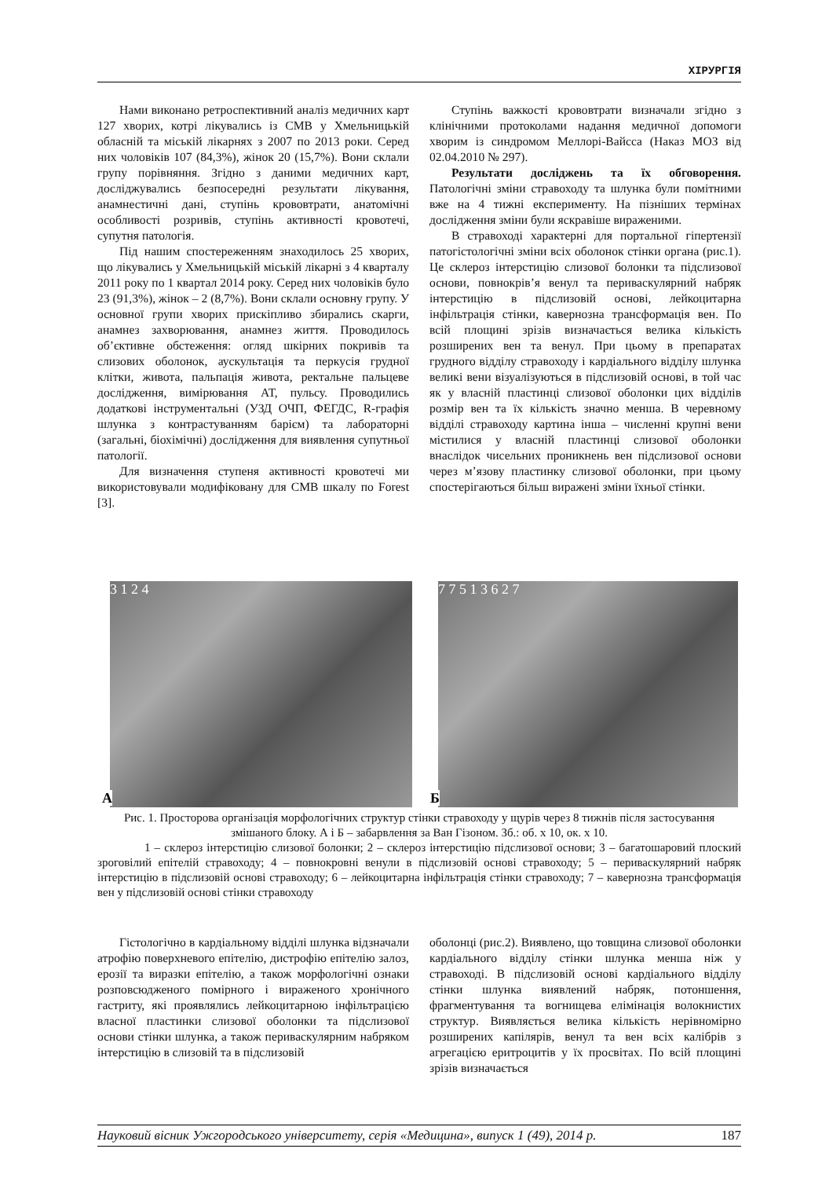ХІРУРГІЯ
Нами виконано ретроспективний аналіз медичних карт 127 хворих, котрі лікувались із СМВ у Хмельницькій обласній та міській лікарнях з 2007 по 2013 роки. Серед них чоловіків 107 (84,3%), жінок 20 (15,7%). Вони склали групу порівняння. Згідно з даними медичних карт, досліджувались безпосередні результати лікування, анамнестичні дані, ступінь крововтрати, анатомічні особливості розривів, ступінь активності кровотечі, супутня патологія.
Під нашим спостереженням знаходилось 25 хворих, що лікувались у Хмельницькій міській лікарні з 4 кварталу 2011 року по 1 квартал 2014 року. Серед них чоловіків було 23 (91,3%), жінок – 2 (8,7%). Вони склали основну групу. У основної групи хворих прискіпливо збирались скарги, анамнез захворювання, анамнез життя. Проводилось об’єктивне обстеження: огляд шкірних покривів та слизових оболонок, аускультація та перкусія грудної клітки, живота, пальпація живота, ректальне пальцеве дослідження, вимірювання АТ, пульсу. Проводились додаткові інструментальні (УЗД ОЧП, ФЕГДС, R-графія шлунка з контрастуванням барієм) та лабораторні (загальні, біохімічні) дослідження для виявлення супутньої патології.
Для визначення ступеня активності кровотечі ми використовували модифіковану для СМВ шкалу по Forest [3].
Ступінь важкості крововтрати визначали згідно з клінічними протоколами надання медичної допомоги хворим із синдромом Меллорі-Вайсса (Наказ МОЗ від 02.04.2010 № 297).
Результати досліджень та їх обговорення. Патологічні зміни стравоходу та шлунка були помітними вже на 4 тижні експерименту. На пізніших термінах дослідження зміни були яскравіше вираженими.
В стравоході характерні для портальної гіпертензії патогістологічні зміни всіх оболонок стінки органа (рис.1). Це склероз інтерстицію слизової болонки та підслизової основи, повнокрів’я венул та периваскулярний набряк інтерстицію в підслизовій основі, лейкоцитарна інфільтрація стінки, кавернозна трансформація вен. По всій площині зрізів визначається велика кількість розширених вен та венул. При цьому в препаратах грудного відділу стравоходу і кардіального відділу шлунка великі вени візуалізуються в підслизовій основі, в той час як у власній пластинці слизової оболонки цих відділів розмір вен та їх кількість значно менша. В черевному відділі стравоходу картина інша – численні крупні вени містилися у власній пластинці слизової оболонки внаслідок чисельних проникнень вен підслизової основи через м’язову пластинку слизової оболонки, при цьому спостерігаються більш виражені зміни їхньої стінки.
А
3 1 2 4
Б
7 7 5 1 3 6 2 7
Рис. 1. Просторова організація морфологічних структур стінки стравоходу у щурів через 8 тижнів після застосування змішаного блоку. А і Б – забарвлення за Ван Гізоном. Зб.: об. х 10, ок. х 10.
1 – склероз інтерстицію слизової болонки; 2 – склероз інтерстицію підслизової основи; 3 – багатошаровий плоский зроговілий епітелій стравоходу; 4 – повнокровні венули в підслизовій основі стравоходу; 5 – периваскулярний набряк інтерстицію в підслизовій основі стравоходу; 6 – лейкоцитарна інфільтрація стінки стравоходу; 7 – кавернозна трансформація вен у підслизовій основі стінки стравоходу
Гістологічно в кардіальному відділі шлунка відзначали атрофію поверхневого епітелію, дистрофію епітелію залоз, ерозії та виразки епітелію, а також морфологічні ознаки розповсюдженого помірного і вираженого хронічного гастриту, які проявлялись лейкоцитарною інфільтрацією власної пластинки слизової оболонки та підслизової основи стінки шлунка, а також периваскулярним набряком інтерстицію в слизовій та в підслизовій
оболонці (рис.2). Виявлено, що товщина слизової оболонки кардіального відділу стінки шлунка менша ніж у стравоході. В підслизовій основі кардіального відділу стінки шлунка виявлений набряк, потоншення, фрагментування та вогнищева елімінація волокнистих структур. Виявляється велика кількість нерівномірно розширених капілярів, венул та вен всіх калібрів з агрегацією еритроцитів у їх просвітах. По всій площині зрізів визначається
Науковий вісник Ужгородського університету, серія «Медицина», випуск 1 (49), 2014 р. 187